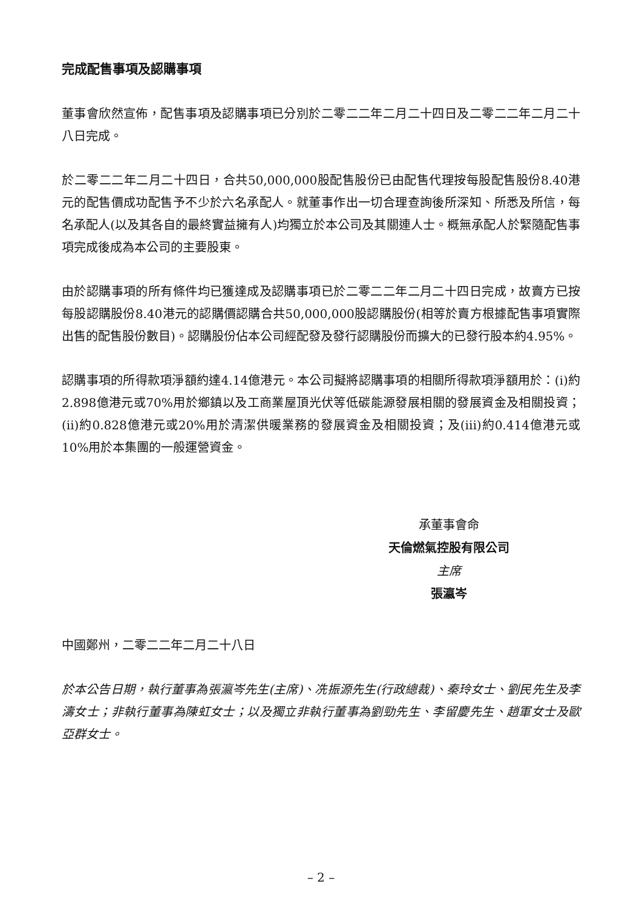完成配售事項及認購事項
董事會欣然宣佈，配售事項及認購事項已分別於二零二二年二月二十四日及二零二二年二月二十八日完成。
於二零二二年二月二十四日，合共50,000,000股配售股份已由配售代理按每股配售股份8.40港元的配售價成功配售予不少於六名承配人。就董事作出一切合理查詢後所深知、所悉及所信，每名承配人(以及其各自的最終實益擁有人)均獨立於本公司及其關連人士。概無承配人於緊隨配售事項完成後成為本公司的主要股東。
由於認購事項的所有條件均已獲達成及認購事項已於二零二二年二月二十四日完成，故賣方已按每股認購股份8.40港元的認購價認購合共50,000,000股認購股份(相等於賣方根據配售事項實際出售的配售股份數目)。認購股份佔本公司經配發及發行認購股份而擴大的已發行股本約4.95%。
認購事項的所得款項淨額約達4.14億港元。本公司擬將認購事項的相關所得款項淨額用於：(i)約2.898億港元或70%用於鄉鎮以及工商業屋頂光伏等低碳能源發展相關的發展資金及相關投資；(ii)約0.828億港元或20%用於清潔供暖業務的發展資金及相關投資；及(iii)約0.414億港元或10%用於本集團的一般運營資金。
承董事會命
天倫燃氣控股有限公司
主席
張瀛岑
中國鄭州，二零二二年二月二十八日
於本公告日期，執行董事為張瀛岑先生(主席)、冼振源先生(行政總裁)、秦玲女士、劉民先生及李濤女士；非執行董事為陳虹女士；以及獨立非執行董事為劉勁先生、李留慶先生、趙軍女士及歐亞群女士。
– 2 –